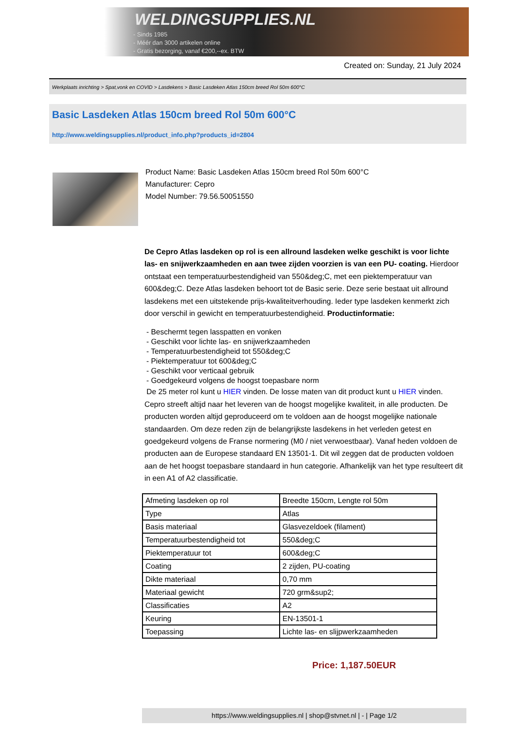WELDINGSUPPLIES.NL
- Sinds 1985
- Méér dan 3000 artikelen online
- Gratis bezorging, vanaf €200,--ex. BTW
Created on: Sunday, 21 July 2024
Werkplaats inrichting > Spat,vonk en COVID > Lasdekens > Basic Lasdeken Atlas 150cm breed Rol 50m 600°C
Basic Lasdeken Atlas 150cm breed Rol 50m 600°C
http://www.weldingsupplies.nl/product_info.php?products_id=2804
Product Name: Basic Lasdeken Atlas 150cm breed Rol 50m 600°C
Manufacturer: Cepro
Model Number: 79.56.50051550
De Cepro Atlas lasdeken op rol is een allround lasdeken welke geschikt is voor lichte las- en snijwerkzaamheden en aan twee zijden voorzien is van een PU- coating. Hierdoor ontstaat een temperatuurbestendigheid van 550&deg;C, met een piektemperatuur van 600&deg;C. Deze Atlas lasdeken behoort tot de Basic serie. Deze serie bestaat uit allround lasdekens met een uitstekende prijs-kwaliteitverhouding. Ieder type lasdeken kenmerkt zich door verschil in gewicht en temperatuurbestendigheid. Productinformatie:
- Beschermt tegen lasspatten en vonken
- Geschikt voor lichte las- en snijwerkzaamheden
- Temperatuurbestendigheid tot 550&deg;C
- Piektemperatuur tot 600&deg;C
- Geschikt voor verticaal gebruik
- Goedgekeurd volgens de hoogst toepasbare norm
De 25 meter rol kunt u HIER vinden. De losse maten van dit product kunt u HIER vinden. Cepro streeft altijd naar het leveren van de hoogst mogelijke kwaliteit, in alle producten. De producten worden altijd geproduceerd om te voldoen aan de hoogst mogelijke nationale standaarden. Om deze reden zijn de belangrijkste lasdekens in het verleden getest en goedgekeurd volgens de Franse normering (M0 / niet verwoestbaar). Vanaf heden voldoen de producten aan de Europese standaard EN 13501-1. Dit wil zeggen dat de producten voldoen aan de het hoogst toepasbare standaard in hun categorie. Afhankelijk van het type resulteert dit in een A1 of A2 classificatie.
| Afmeting lasdeken op rol | Breedte 150cm, Lengte rol 50m |
| Type | Atlas |
| Basis materiaal | Glasvezeldoek (filament) |
| Temperatuurbestendigheid tot | 550&deg;C |
| Piektemperatuur tot | 600&deg;C |
| Coating | 2 zijden, PU-coating |
| Dikte materiaal | 0,70 mm |
| Materiaal gewicht | 720 grm&sup2; |
| Classificaties | A2 |
| Keuring | EN-13501-1 |
| Toepassing | Lichte las- en slijpwerkzaamheden |
Price: 1,187.50EUR
https://www.weldingsupplies.nl | shop@stvnet.nl | - | Page 1/2